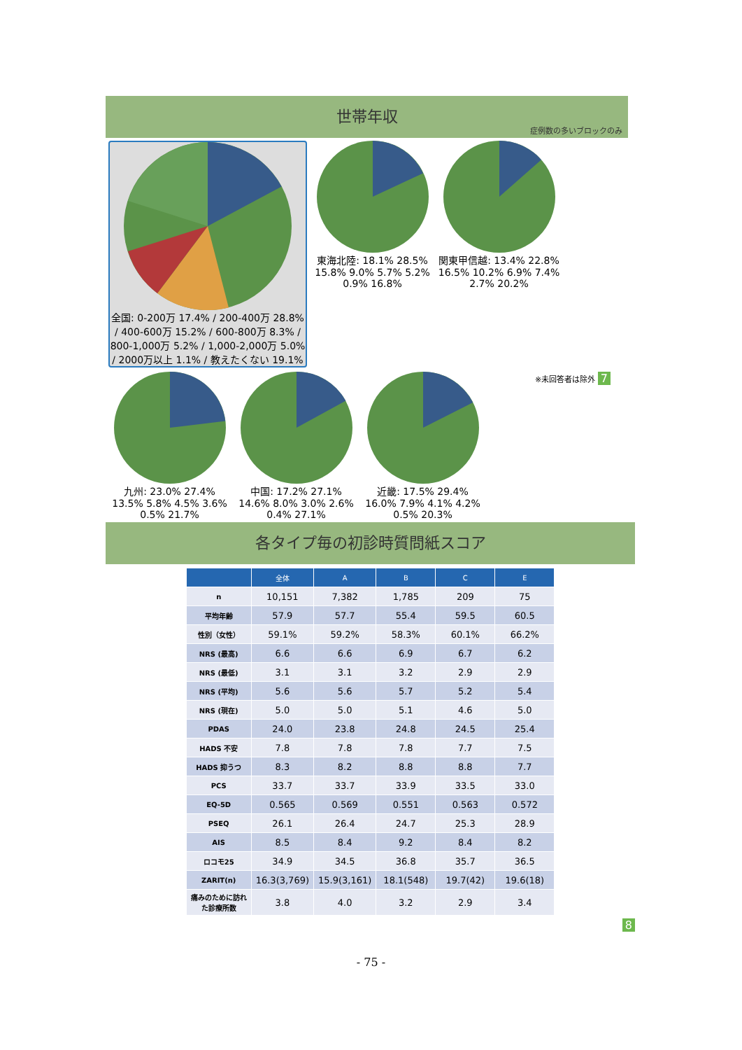世帯年収
症例数の多いブロックのみ
全国: 0-200万 17.4% / 200-400万 28.8% / 400-600万 15.2% / 600-800万 8.3% / 800-1,000万 5.2% / 1,000-2,000万 5.0% / 2000万以上 1.1% / 教えたくない 19.1%
東海北陸: 18.1% 28.5% 15.8% 9.0% 5.7% 5.2% 0.9% 16.8%
関東甲信越: 13.4% 22.8% 16.5% 10.2% 6.9% 7.4% 2.7% 20.2%
九州: 23.0% 27.4% 13.5% 5.8% 4.5% 3.6% 0.5% 21.7%
中国: 17.2% 27.1% 14.6% 8.0% 3.0% 2.6% 0.4% 27.1%
近畿: 17.5% 29.4% 16.0% 7.9% 4.1% 4.2% 0.5% 20.3%
※未回答者は除外 7
各タイプ毎の初診時質問紙スコア
| | 全体 | A | B | C | E |
| --- | --- | --- | --- | --- | --- |
| n | 10,151 | 7,382 | 1,785 | 209 | 75 |
| 平均年齢 | 57.9 | 57.7 | 55.4 | 59.5 | 60.5 |
| 性別（女性） | 59.1% | 59.2% | 58.3% | 60.1% | 66.2% |
| NRS (最高) | 6.6 | 6.6 | 6.9 | 6.7 | 6.2 |
| NRS (最低) | 3.1 | 3.1 | 3.2 | 2.9 | 2.9 |
| NRS (平均) | 5.6 | 5.6 | 5.7 | 5.2 | 5.4 |
| NRS (現在) | 5.0 | 5.0 | 5.1 | 4.6 | 5.0 |
| PDAS | 24.0 | 23.8 | 24.8 | 24.5 | 25.4 |
| HADS 不安 | 7.8 | 7.8 | 7.8 | 7.7 | 7.5 |
| HADS 抑うつ | 8.3 | 8.2 | 8.8 | 8.8 | 7.7 |
| PCS | 33.7 | 33.7 | 33.9 | 33.5 | 33.0 |
| EQ-5D | 0.565 | 0.569 | 0.551 | 0.563 | 0.572 |
| PSEQ | 26.1 | 26.4 | 24.7 | 25.3 | 28.9 |
| AIS | 8.5 | 8.4 | 9.2 | 8.4 | 8.2 |
| ロコモ25 | 34.9 | 34.5 | 36.8 | 35.7 | 36.5 |
| ZARIT(n) | 16.3(3,769) | 15.9(3,161) | 18.1(548) | 19.7(42) | 19.6(18) |
| 痛みのために訪れた診療所数 | 3.8 | 4.0 | 3.2 | 2.9 | 3.4 |
8
- 75 -